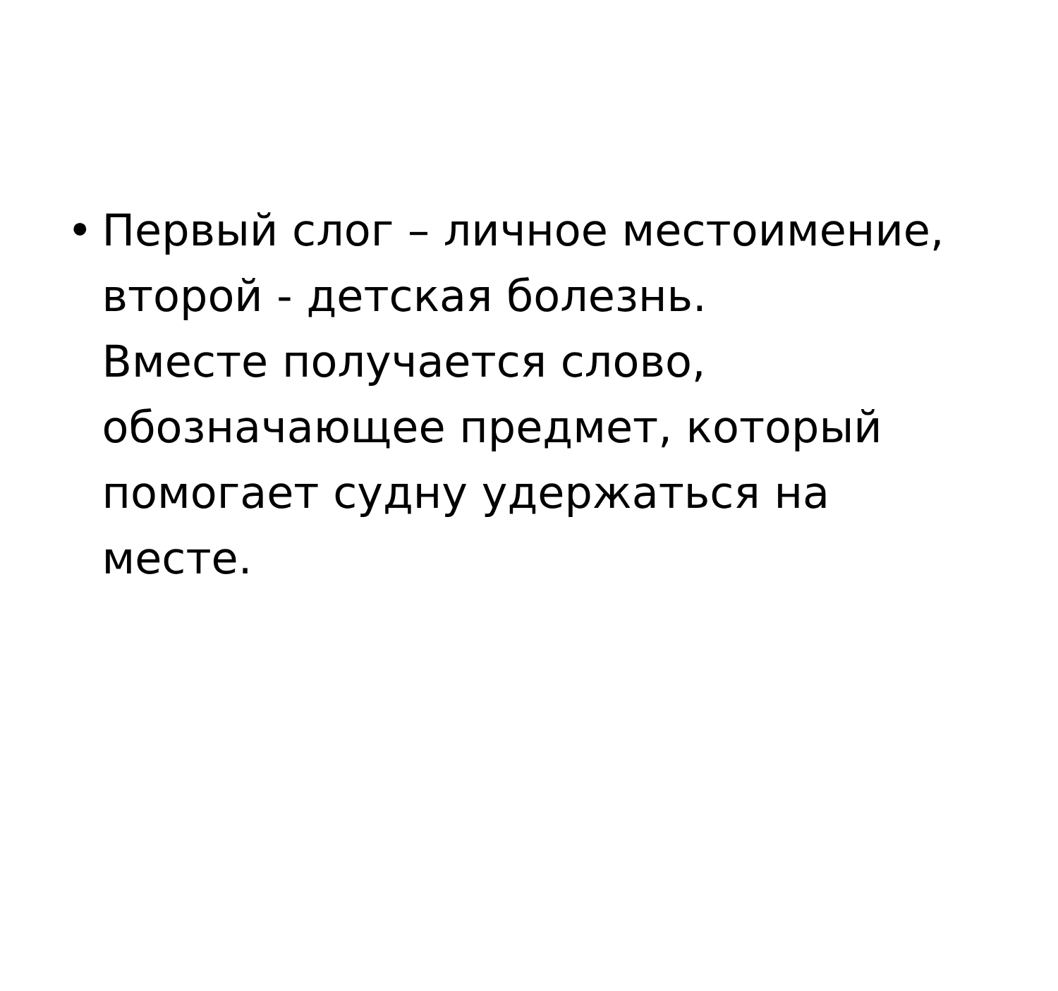• Первый слог – личное местоимение,
второй - детская болезнь.
Вместе получается слово,
обозначающее предмет, который
помогает судну удержаться на месте.